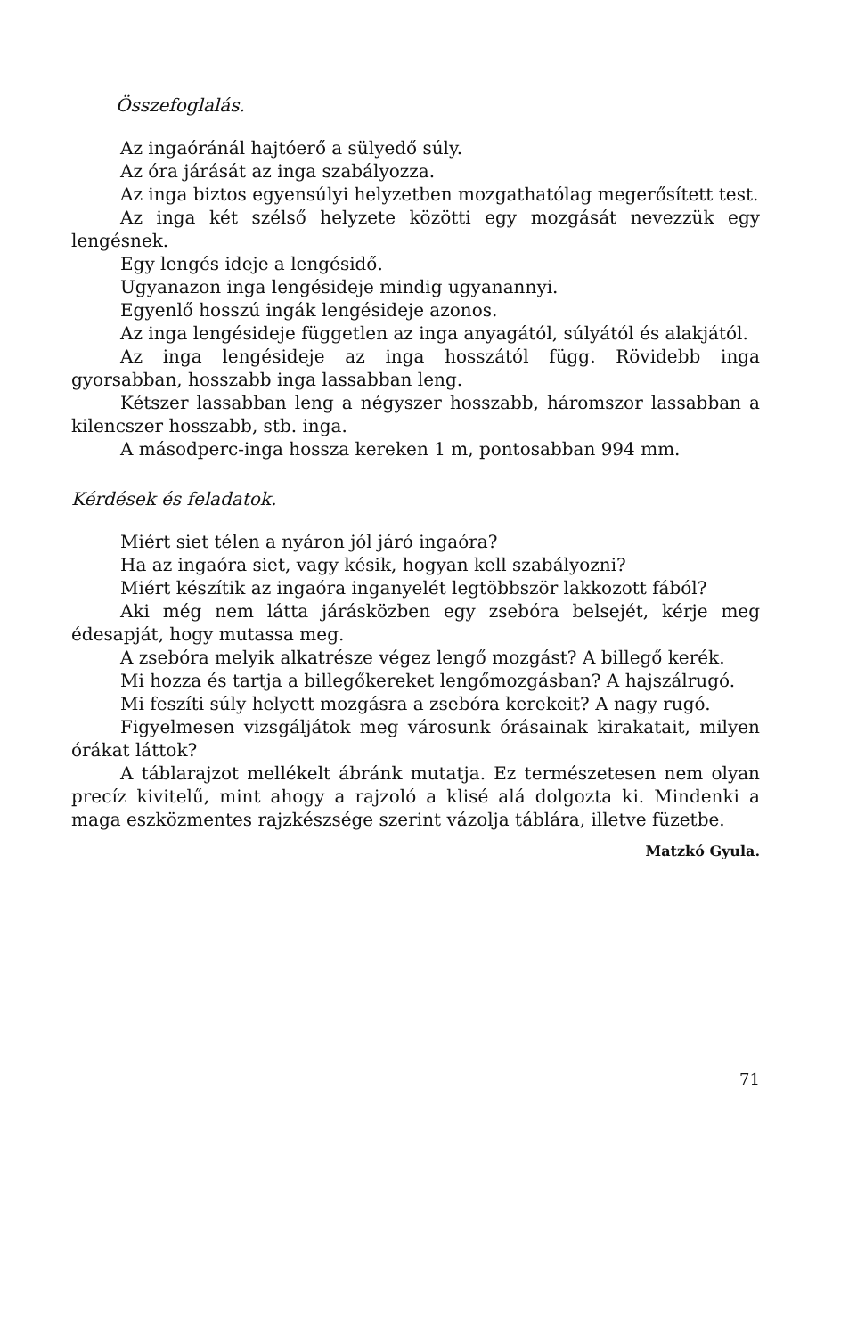Összefoglalás.
Az ingaóránál hajtóerő a sülyedő súly.
Az óra járását az inga szabályozza.
Az inga biztos egyensúlyi helyzetben mozgathatólag megerősített test.
Az inga két szélső helyzete közötti egy mozgását nevezzük egy lengésnek.
Egy lengés ideje a lengésidő.
Ugyanazon inga lengésideje mindig ugyanannyi.
Egyenlő hosszú ingák lengésideje azonos.
Az inga lengésideje független az inga anyagától, súlyától és alakjától.
Az inga lengésideje az inga hosszától függ. Rövidebb inga gyorsabban, hosszabb inga lassabban leng.
Kétszer lassabban leng a négyszer hosszabb, háromszor lassabban a kilencszer hosszabb, stb. inga.
A másodperc-inga hossza kereken 1 m, pontosabban 994 mm.
Kérdések és feladatok.
Miért siet télen a nyáron jól járó ingaóra?
Ha az ingaóra siet, vagy késik, hogyan kell szabályozni?
Miért készítik az ingaóra inganyelét legtöbbször lakkozott fából?
Aki még nem látta járásközben egy zsebóra belsejét, kérje meg édesapját, hogy mutassa meg.
A zsebóra melyik alkatrésze végez lengő mozgást? A billegő kerék.
Mi hozza és tartja a billegőkereket lengőmozgásban? A hajszálrugó.
Mi feszíti súly helyett mozgásra a zsebóra kerekeit? A nagy rugó.
Figyelmesen vizsgáljátok meg városunk órásainak kirakatait, milyen órákat láttok?
A táblarajzot mellékelt ábránk mutatja. Ez természetesen nem olyan precíz kivitelű, mint ahogy a rajzoló a klisé alá dolgozta ki. Mindenki a maga eszközmentes rajzkészsége szerint vázolja táblára, illetve füzetbe.
Matzkó Gyula.
71